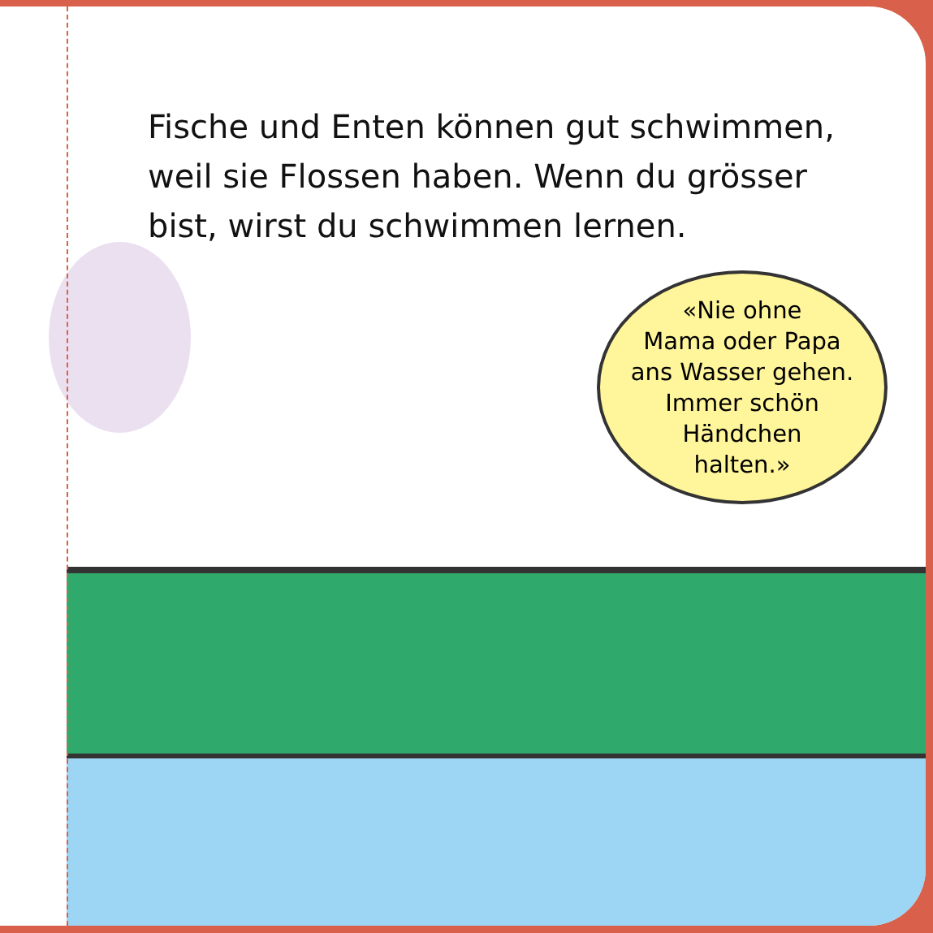Fische und Enten können gut schwimmen, weil sie Flossen haben. Wenn du grösser bist, wirst du schwimmen lernen.
«Nie ohne
Mama oder Papa
ans Wasser gehen.
Immer schön
Händchen
halten.»